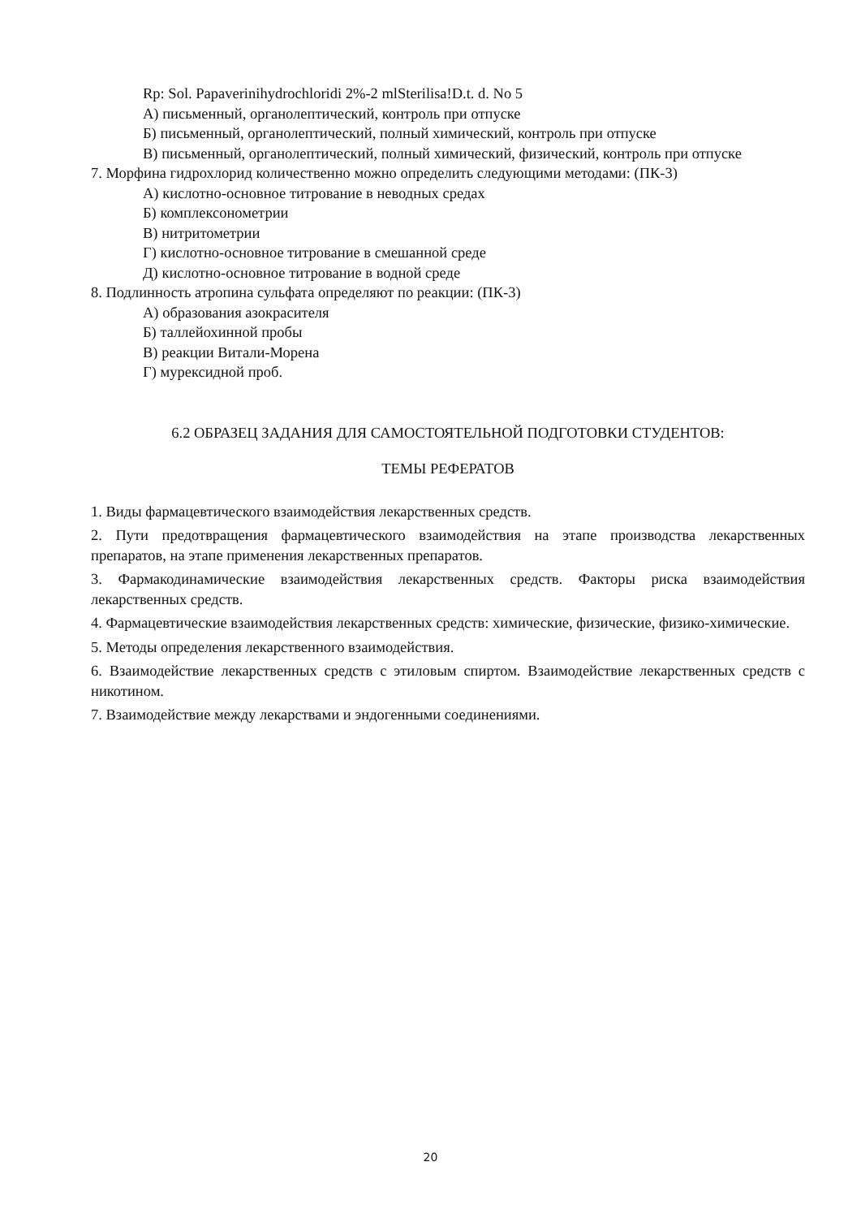Rp: Sol. Papaverinihydrochloridi 2%-2 mlSterilisa!D.t. d. No 5
А) письменный, органолептический, контроль при отпуске
Б) письменный, органолептический, полный химический, контроль при отпуске
В) письменный, органолептический, полный химический, физический, контроль при отпуске
7. Морфина гидрохлорид количественно можно определить следующими методами: (ПК-3)
А) кислотно-основное титрование в неводных средах
Б) комплексонометрии
В) нитритометрии
Г) кислотно-основное титрование в смешанной среде
Д) кислотно-основное титрование в водной среде
8. Подлинность атропина сульфата определяют по реакции: (ПК-3)
А) образования азокрасителя
Б) таллейохинной пробы
В) реакции Витали-Морена
Г) мурексидной проб.
6.2 ОБРАЗЕЦ ЗАДАНИЯ ДЛЯ САМОСТОЯТЕЛЬНОЙ ПОДГОТОВКИ СТУДЕНТОВ:
ТЕМЫ РЕФЕРАТОВ
1. Виды фармацевтического взаимодействия лекарственных средств.
2. Пути предотвращения фармацевтического взаимодействия на этапе производства лекарственных препаратов, на этапе применения лекарственных препаратов.
3. Фармакодинамические взаимодействия лекарственных средств. Факторы риска взаимодействия лекарственных средств.
4. Фармацевтические взаимодействия лекарственных средств: химические, физические, физико-химические.
5. Методы определения лекарственного взаимодействия.
6. Взаимодействие лекарственных средств с этиловым спиртом. Взаимодействие лекарственных средств с никотином.
7. Взаимодействие между лекарствами и эндогенными соединениями.
20